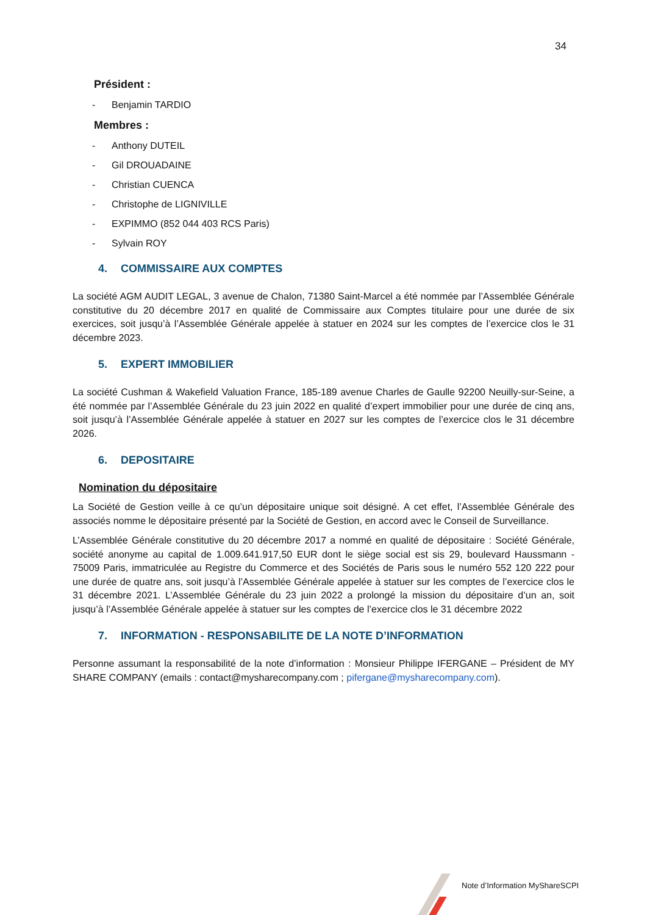34
Président :
- Benjamin TARDIO
Membres :
- Anthony DUTEIL
- Gil DROUADAINE
- Christian CUENCA
- Christophe de LIGNIVILLE
- EXPIMMO (852 044 403 RCS Paris)
- Sylvain ROY
4. COMMISSAIRE AUX COMPTES
La société AGM AUDIT LEGAL, 3 avenue de Chalon, 71380 Saint-Marcel a été nommée par l’Assemblée Générale constitutive du 20 décembre 2017 en qualité de Commissaire aux Comptes titulaire pour une durée de six exercices, soit jusqu’à l’Assemblée Générale appelée à statuer en 2024 sur les comptes de l’exercice clos le 31 décembre 2023.
5. EXPERT IMMOBILIER
La société Cushman & Wakefield Valuation France, 185-189 avenue Charles de Gaulle 92200 Neuilly-sur-Seine, a été nommée par l’Assemblée Générale du 23 juin 2022 en qualité d’expert immobilier pour une durée de cinq ans, soit jusqu’à l’Assemblée Générale appelée à statuer en 2027 sur les comptes de l’exercice clos le 31 décembre 2026.
6. DEPOSITAIRE
Nomination du dépositaire
La Société de Gestion veille à ce qu’un dépositaire unique soit désigné. A cet effet, l’Assemblée Générale des associés nomme le dépositaire présenté par la Société de Gestion, en accord avec le Conseil de Surveillance.
L’Assemblée Générale constitutive du 20 décembre 2017 a nommé en qualité de dépositaire : Société Générale, société anonyme au capital de 1.009.641.917,50 EUR dont le siège social est sis 29, boulevard Haussmann - 75009 Paris, immatriculée au Registre du Commerce et des Sociétés de Paris sous le numéro 552 120 222 pour une durée de quatre ans, soit jusqu’à l’Assemblée Générale appelée à statuer sur les comptes de l’exercice clos le 31 décembre 2021. L’Assemblée Générale du 23 juin 2022 a prolongé la mission du dépositaire d’un an, soit jusqu’à l’Assemblée Générale appelée à statuer sur les comptes de l’exercice clos le 31 décembre 2022
7. INFORMATION - RESPONSABILITE DE LA NOTE D’INFORMATION
Personne assumant la responsabilité de la note d’information : Monsieur Philippe IFERGANE – Président de MY SHARE COMPANY (emails : contact@mysharecompany.com ; pifergane@mysharecompany.com).
Note d’Information MyShareSCPI